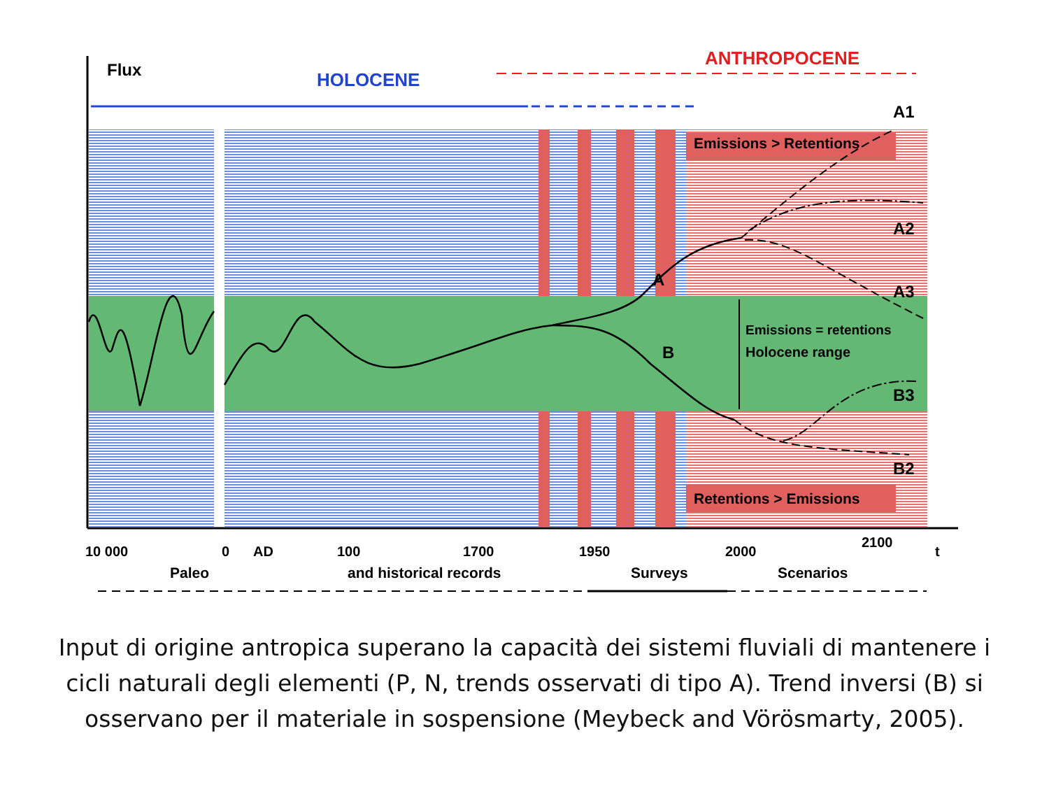Flux
HOLOCENE
ANTHROPOCENE
A1
Emissions > Retentions
A2
A3
A
B
Emissions = retentions
Holocene range
B3
B2
Retentions > Emissions
10 000
0
AD
100
1700
1950
2000
2100
t
Paleo
and historical records
Surveys
Scenarios
Input di origine antropica superano la capacità dei sistemi fluviali di mantenere i cicli naturali degli elementi (P, N, trends osservati di tipo A). Trend inversi (B) si osservano per il materiale in sospensione (Meybeck and Vörösmarty, 2005).